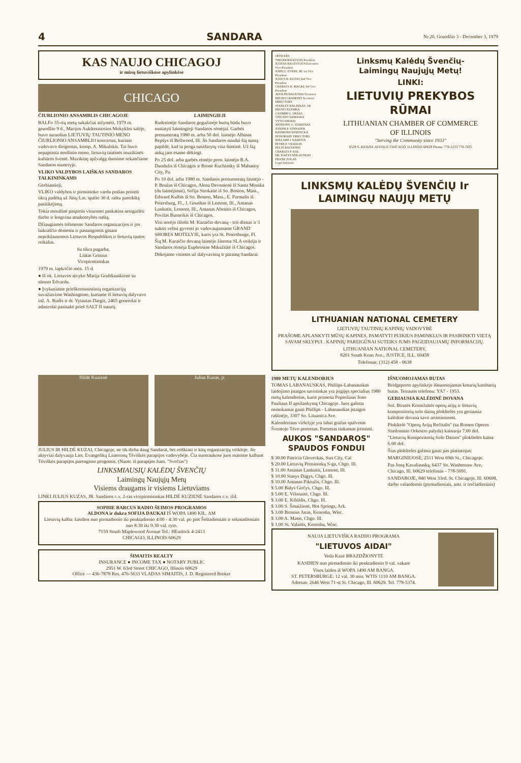4 SANDARA Nr.20, Gruodžio 3 - December 3, 1979
KAS NAUJO CHICAGOJ
ir mūsų lietuviškose apylinkėse
CHICAGO
ČIURLIONIO ANSAMBLIS CHICAGOJE
BALFo 35-rių metų sukakčiai atžymėti, 1979 m. gruodžio 9 d., Marijos Aukštesniosios Mokyklos salėje, buvo suruoštas LIETUVIŲ TAUTINIO MENO ČIURLIONIO ANSAMBLIO koncertas, kuriam vadovavo dirigentas, komp. A. Mikulskis. Tai buvo nepaprasta neeilinio meno, lietuvių tautinės muzikinės kultūros šventė. Muzikinę apžvalgą duosime sekančiame Sandaros numeryje.
VLIKO VALDYBOS LAIŠKAS SANDAROS TALKININKAMS
Gerbiamieji,
VLIKO valdybos ir pirmininko vardu prašau priimti tikrą padėką už Jūsų š.m. spalio 30 d. raštu pareikštą pasitikėjimą.
Tokia moralinė paspirtis visuomet paskatina nesigailėti darbo ir lengvina atsakomybės naštą.
Džiaugiamės tolimesne Sandaros organizacijos ir jos laikraščio dėmesiu ir pastangomis ginant nepriklausomos Lietuvos Respublikos ir lietuvių tautos reikalus.
Su tikra pagarba,
Liūtas Grinius
Vicepirmininkas
1979 m. lapkričio mėn. 15 d.
● Iš ok. Lietuvos atvyko Marija Grubliauskienė su sūnum Edvardu.
● Įvykusiame prieškomunistinių organizacijų suvažiavime Washingtone, kuriame iš lietuvių dalyvavo inž. A. Rudis ir dr. Vytautas Dargis, 2465 generolai ir admirolai pasisakė prieš SALT II sutartį.
LAIMINGIEJI
Rudeninėje Sandaros gegužinėje burtų būdu buvo nustatyti laimingieji Sandaros rėmėjai. Garbės prenumeratą 1980 m. arba 50 dol. laimėjo Albinas Repšys iš Bellwood, Ill. Jis Sandaros naudai šią sumą papildė, kad ta proga susidarytų visa šimtinė. Už šią auką jam esame dėkingi.
Po 25 dol. arba garbės rėmėjo pren. laimėjo B.A. Dundulis iš Chicagos ir Bronė Kuchinsky iš Mahanoy City, Pa.
Po 10 dol. arba 1980 m. Sandaros prenumeratą laimėjo - P. Bružas iš Chicagos, Alena Devenienė iš Santa Monika (du laimėjimai), Sofija Strokaitė iš So. Boston, Mass., Edward Kulbis iš So. Boston, Mass., E. Parmalis iš Petersburg, Fl., J. Goushas iš Lemont, Ill., Antanas Lankutis, Lemont, Ill., Antanas Abraitis iš Chicagos, Povilas Burneikis iš Chicagos.
Visi norėjo išlošti M. Karaičio dovaną - tris dienas ir 3 naktis veltui gyventi jo vadovaujamame GRAND SHORES MOTELYJE, kuris yra St. Petersburge, Fl.
Šią M. Karaičio dovaną laimėjo žinoma SLA veikėja ir Sandaros rėmėja Euphrosine Mikužiūtė iš Chicagos.
Dėkojame visiems už dalyvavimą ir paramą Sandarai.
OFFICERS
THEODORA KUZAS President
JUOZAS BACEVICIUS Executive Vice President
JOHN G. EVANS, JR. 1st Vice President
JULIUS R. KUZAS 2nd Vice President
CHARLES D. MACKE 3rd Vice President
ADOLPH BALIUNAS Treasurer
BRUNO GRAMONT Secretary
DIRECTORS
STANLEY BALZEKAS, SR.
BRUNO KLEMKA
CASIMIR G. OKSAS
VINCENT SAMASKA
VYTO SHUKIS
ANTHONY G. STAKENAS
JOSEPH P. STANAITIS
RAYMOND WERTELKA
HONORARY DIRECTORS
WILLIAM J. KAREIVA
PETER P. VILKELIS
FELIX RAUDONIS
CHARLES P. KAL
DR. KAZYS SIDLAUSKAS
FRANK ZOGAS
Legal Advisors
Linksmų Kalėdų Švenčių-
Laimingų Naujųjų Metų!
LINKI:
LIETUVIŲ PREKYBOS RŪMAI
LITHUANIAN CHAMBER OF COMMERCE
OF ILLINOIS
"Serving the Community since 1933"
6529 S. KEDZIE AVENUE CHICAGO, ILLINOIS 60629 Phone: 778-2233 778-7835
LINKSMŲ KALĖDŲ ŠVENČIŲ Ir
LAIMINGŲ NAUJŲ METŲ
LITHUANIAN NATIONAL CEMETERY
LIETUVIŲ TAUTINIŲ KAPINIŲ VADOVYBĖ
PRAŠOME APLANKYTI MŪSŲ KAPINES, PAMATYTI PUIKIUS PAMINKLUS IR PASIRINKTI VIETĄ SAVAM SKLYPUI . KAPINIŲ PAREIGŪNAI SUTEIKS JUMS PAGEIDAUJAMŲ INFORMACIJŲ.
LITHUANIAN NATIONAL CEMETERY,
8201 South Kean Ave., JUSTICE, ILL. 60458
Telefonas: (312) 458 - 0638
Hildė Kuzienė Julius Kuzas, jr.
JULIUS IR HILDĖ KUZAI, Chicagoje, ne tik dirba daug Sandarai, bet reiškiasi ir kitų organizacijų veikloje. Jie aktyviai dalyvauja Liet. Evangelikų Liuteronų Tėviškės parapijos vadovybėje. Čia nuotraukose juos matome kalbant Tėviškės parapijos parengimo progomis. (Nuotr. iš parapijos žurn. "Svečias")
LINKSMIAUSIŲ KALĖDŲ ŠVENČIŲ
Laimingų Naujųjų Metų
Visiems draugams ir visiems Lietuviams
LINKI JULIUS KUZAS, JR. Sandaros c.v. 2-ras vicepirmininkas HILDĖ KUZIENĖ Sandaros c.v. ižd.
SOPHIE BARCUS RADIO ŠEIMOS PROGRAMOS
ALDONA ir dukra SOFIJA DAUKAI IŠ WOPA 1490 KIL. AM
Lietuvių kalba: kasdien nuo pirmadienio iki penktadienio 4:00 - 4:30 val. po piet Šeštadieniais ir sekmadieniais nuo 8:30 iki 9:30 val. ryto.
7159 South Maplewood Avenue Tel.: HEmlock 4-2413
CHICAGO, ILLINOIS 60629
ŠIMAITIS REALTY
INSURANCE ● INCOME TAX ● NOTARY PUBLIC
2951 W. 63rd Street CHICAGO, Illinois 60629
Office — 436-7878 Res. 476-5633 VLADAS SIMAITIS, J. D. Registered Broker
1980 METŲ KALENDORIUS
TOMAS LABANAUSKAS, Phillips-Labanauskas laidojimo įstaigos savininkas yra įsigijęs specialius 1980 metų kalendorius, kurie primena Popiežiaus Jono Pauliaus II apsilankymą Chicagoje. Juos galima nemokamai gauti Phillips - Labanauskas įstaigos raštinėje, 3307 So. Lituanica Ave.
Kalendoriaus viršelyje yra labai gražus spalvotas Šventojo Tėvo portretas. Portretas tinkamas įrėminti.
AUKOS "SANDAROS" SPAUDOS FONDUI
$ 30.00 Patricia Gloveckas, Sun City, Cal
$ 20.00 Lietuvių Pensininkų S-ga, Chgo. Ill.
$ 11.00 Antanas Lankutis, Lemont, Ill.
$ 10.00 Stasys Dagys, Chgo. Ill.
$ 10.00 Antanas Piktužis, Chgo. Ill.
$ 5.00 Balys Girčys, Chgo. Ill.
$ 5.00 E. Vilimaitė, Chgo. Ill.
$ 3.00 E. Kibildis, Chgo. Ill.
$ 3.00 S. Šmaižienė, Hot Springs, Ark.
$ 3.00 Bronius Jaras, Kenosha, Wisc.
$ 3.00 A. Masis, Chgo. Ill.
$ 1.00 St. Valaitis, Kenosha, Wisc.
IŠNUOMOJAMAS BUTAS
Bridgeporto apylinkėje išnuomojamas keturių kambarių butas. Teirautis telefonu: YA7 - 1953.
GERIAUSIA KALĖDINĖ DOVANA
Sol. Birutės Kemežaitės operų arijų ir lietuvių kompozitorių solo dainų plokštelės yra geriausia kalėdinė dovana savo artimiesiems.
Plokštelė "Operų Arijų Rečitalis" (su Romos Operos Simfoninio Orkestro palyda) kainuoja 7.00 dol.
"Lietuvių Kompozitorių Solo Dainos" plokštelės kaina 6.00 dol.
Šias plokšteles galima gauti pas platintojus:
MARGINIUOSE, 2511 West 69th St., Chicagoje.
Pas Joną Kavaliauską, 6437 So. Washtenaw Ave, Chicago, Ill. 60629 telefonas - 778-5091.
SANDAROJE, 840 West 33rd. St. Chicagoje, Ill. 60608, darbo valandomis (pirmadieniais, antr. ir trečiadieniais)
NAUJA LIETUVIŠKA RADIJO PROGRAMA
"LIETUVOS AIDAI"
Veda Kazė BRAZDŽIONYTĖ
KASDIEN nuo pirmadienio iki penktadienio 9 val. vakare
Visos laidos iš WOPA 1490 AM BANGA.
ST. PETERSBURGE: 12 val. 30 min. WTIS 1110 AM BANGA.
Adresas: 2646 West 71-st St. Chicago, Ill. 60629. Tel. 778-5374.